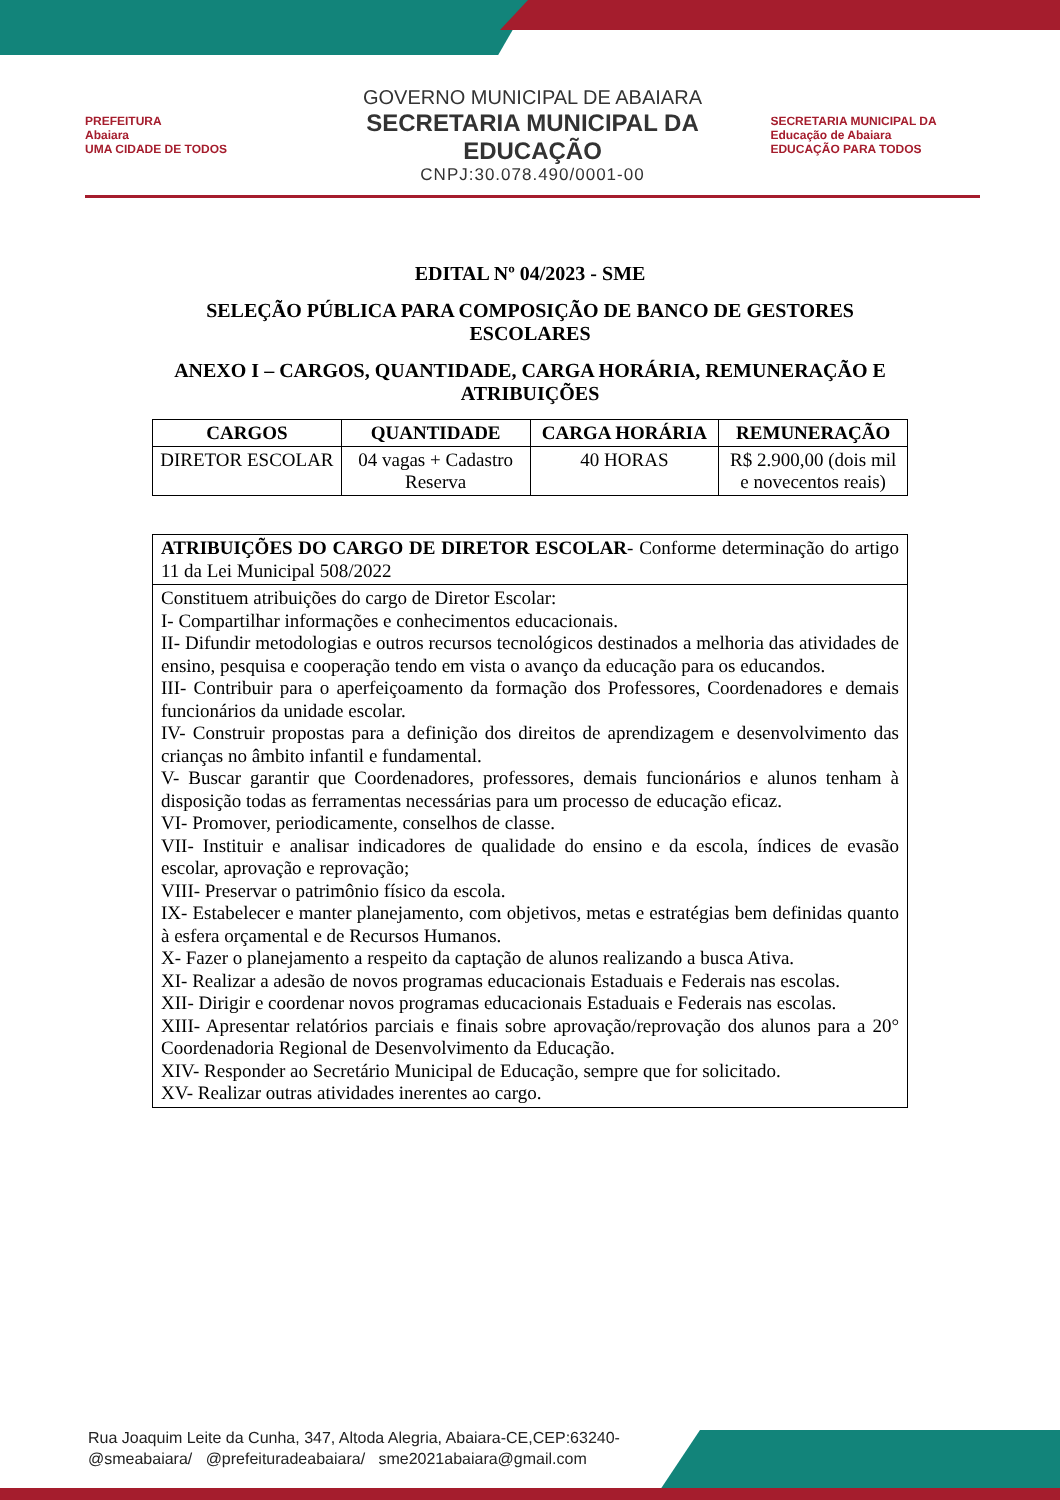PREFEITURA
Abaiara
UMA CIDADE DE TODOS
GOVERNO MUNICIPAL DE ABAIARA
SECRETARIA MUNICIPAL DA EDUCAÇÃO
CNPJ:30.078.490/0001-00
SECRETARIA MUNICIPAL DA
Educação de Abaiara
EDUCAÇÃO PARA TODOS
EDITAL Nº 04/2023 - SME
SELEÇÃO PÚBLICA PARA COMPOSIÇÃO DE BANCO DE GESTORES ESCOLARES
ANEXO I – CARGOS, QUANTIDADE, CARGA HORÁRIA, REMUNERAÇÃO E ATRIBUIÇÕES
| CARGOS | QUANTIDADE | CARGA HORÁRIA | REMUNERAÇÃO |
| --- | --- | --- | --- |
| DIRETOR ESCOLAR | 04 vagas + Cadastro Reserva | 40 HORAS | R$ 2.900,00 (dois mil e novecentos reais) |
| ATRIBUIÇÕES DO CARGO DE DIRETOR ESCOLAR - Conforme determinação do artigo 11 da Lei Municipal 508/2022 |
| Constituem atribuições do cargo de Diretor Escolar: I- Compartilhar informações e conhecimentos educacionais. II- Difundir metodologias e outros recursos tecnológicos destinados a melhoria das atividades de ensino, pesquisa e cooperação tendo em vista o avanço da educação para os educandos. III- Contribuir para o aperfeiçoamento da formação dos Professores, Coordenadores e demais funcionários da unidade escolar. IV- Construir propostas para a definição dos direitos de aprendizagem e desenvolvimento das crianças no âmbito infantil e fundamental. V- Buscar garantir que Coordenadores, professores, demais funcionários e alunos tenham à disposição todas as ferramentas necessárias para um processo de educação eficaz. VI- Promover, periodicamente, conselhos de classe. VII- Instituir e analisar indicadores de qualidade do ensino e da escola, índices de evasão escolar, aprovação e reprovação; VIII- Preservar o patrimônio físico da escola. IX- Estabelecer e manter planejamento, com objetivos, metas e estratégias bem definidas quanto à esfera orçamental e de Recursos Humanos. X- Fazer o planejamento a respeito da captação de alunos realizando a busca Ativa. XI- Realizar a adesão de novos programas educacionais Estaduais e Federais nas escolas. XII- Dirigir e coordenar novos programas educacionais Estaduais e Federais nas escolas. XIII- Apresentar relatórios parciais e finais sobre aprovação/reprovação dos alunos para a 20° Coordenadoria Regional de Desenvolvimento da Educação. XIV- Responder ao Secretário Municipal de Educação, sempre que for solicitado. XV- Realizar outras atividades inerentes ao cargo. |
Rua Joaquim Leite da Cunha, 347, Altoda Alegria, Abaiara-CE,CEP:63240-
@smeabaiara/ @prefeituradeabaiara/ sme2021abaiara@gmail.com